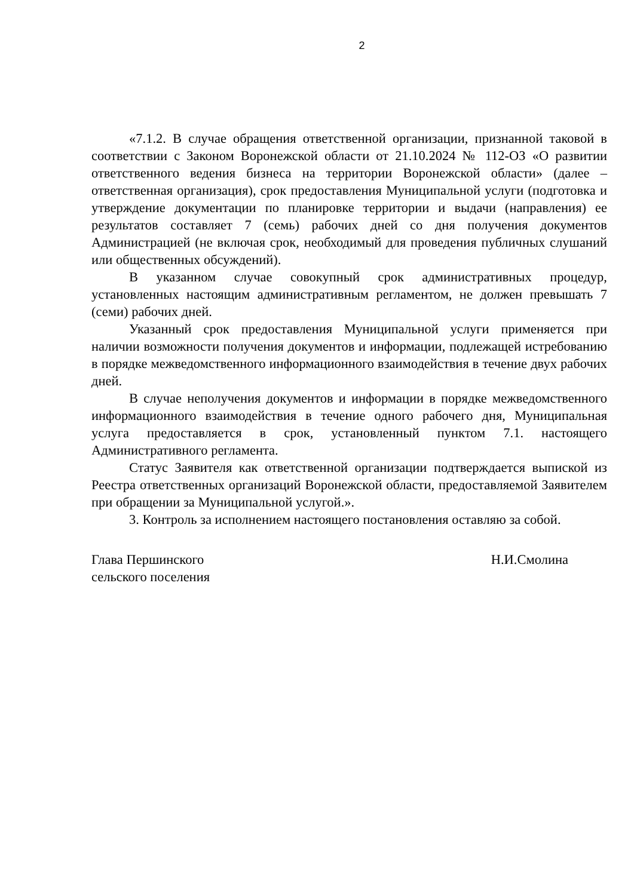2
«7.1.2. В случае обращения ответственной организации, признанной таковой в соответствии с Законом Воронежской области от 21.10.2024 № 112-ОЗ «О развитии ответственного ведения бизнеса на территории Воронежской области» (далее – ответственная организация), срок предоставления Муниципальной услуги (подготовка и утверждение документации по планировке территории и выдачи (направления) ее результатов составляет 7 (семь) рабочих дней со дня получения документов Администрацией (не включая срок, необходимый для проведения публичных слушаний или общественных обсуждений).
В указанном случае совокупный срок административных процедур, установленных настоящим административным регламентом, не должен превышать 7 (семи) рабочих дней.
Указанный срок предоставления Муниципальной услуги применяется при наличии возможности получения документов и информации, подлежащей истребованию в порядке межведомственного информационного взаимодействия в течение двух рабочих дней.
В случае неполучения документов и информации в порядке межведомственного информационного взаимодействия в течение одного рабочего дня, Муниципальная услуга предоставляется в срок, установленный пунктом 7.1. настоящего Административного регламента.
Статус Заявителя как ответственной организации подтверждается выпиской из Реестра ответственных организаций Воронежской области, предоставляемой Заявителем при обращении за Муниципальной услугой.».
3. Контроль за исполнением настоящего постановления оставляю за собой.
Глава Першинского
сельского поселения
Н.И.Смолина